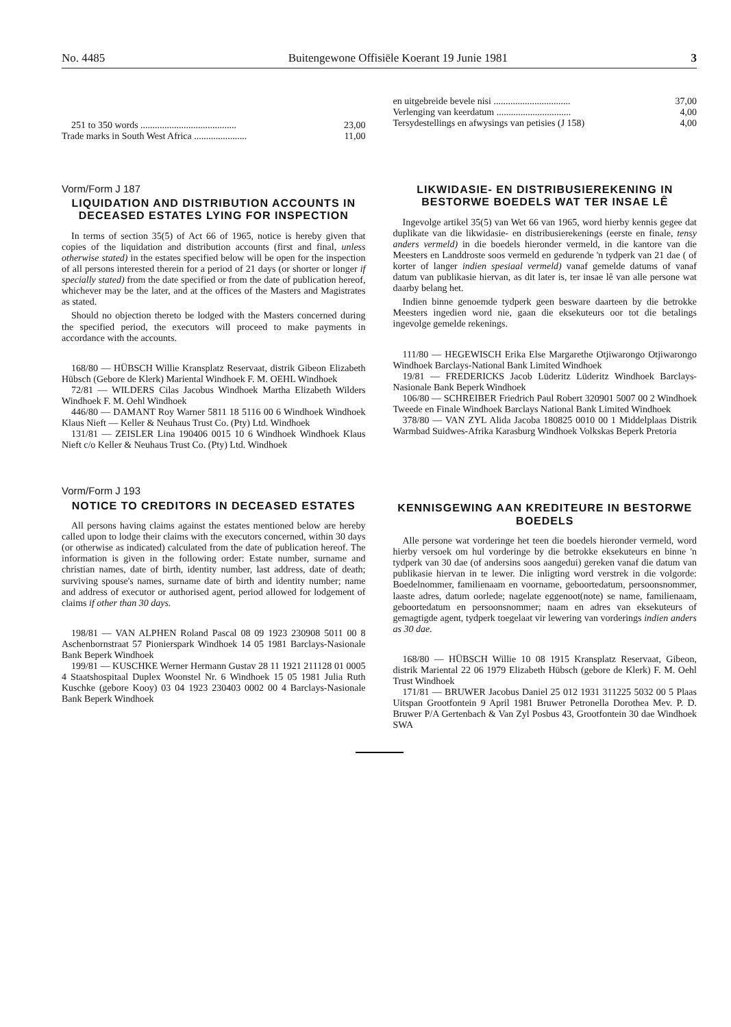No. 4485 Buitengewone Offisiële Koerant 19 Junie 1981 3
251 to 350 words ........................................ 23,00
Trade marks in South West Africa ...................... 11,00
Vorm/Form J 187
LIQUIDATION AND DISTRIBUTION ACCOUNTS IN DECEASED ESTATES LYING FOR INSPECTION
In terms of section 35(5) of Act 66 of 1965, notice is hereby given that copies of the liquidation and distribution accounts (first and final, unless otherwise stated) in the estates specified below will be open for the inspection of all persons interested therein for a period of 21 days (or shorter or longer if specially stated) from the date specified or from the date of publication hereof, whichever may be the later, and at the offices of the Masters and Magistrates as stated.
Should no objection thereto be lodged with the Masters concerned during the specified period, the executors will proceed to make payments in accordance with the accounts.
168/80 — HÜBSCH Willie Kransplatz Reservaat, distrik Gibeon Elizabeth Hübsch (Gebore de Klerk) Mariental Windhoek F. M. OEHL Windhoek
72/81 — WILDERS Cilas Jacobus Windhoek Martha Elizabeth Wilders Windhoek F. M. Oehl Windhoek
446/80 — DAMANT Roy Warner 5811 18 5116 00 6 Windhoek Windhoek Klaus Nieft — Keller & Neuhaus Trust Co. (Pty) Ltd. Windhoek
131/81 — ZEISLER Lina 190406 0015 10 6 Windhoek Windhoek Klaus Nieft c/o Keller & Neuhaus Trust Co. (Pty) Ltd. Windhoek
Vorm/Form J 193
NOTICE TO CREDITORS IN DECEASED ESTATES
All persons having claims against the estates mentioned below are hereby called upon to lodge their claims with the executors concerned, within 30 days (or otherwise as indicated) calculated from the date of publication hereof. The information is given in the following order: Estate number, surname and christian names, date of birth, identity number, last address, date of death; surviving spouse's names, surname date of birth and identity number; name and address of executor or authorised agent, period allowed for lodgement of claims if other than 30 days.
198/81 — VAN ALPHEN Roland Pascal 08 09 1923 230908 5011 00 8 Aschenbornstraat 57 Pionierspark Windhoek 14 05 1981 Barclays-Nasionale Bank Beperk Windhoek
199/81 — KUSCHKE Werner Hermann Gustav 28 11 1921 211128 01 0005 4 Staatshospitaal Duplex Woonstel Nr. 6 Windhoek 15 05 1981 Julia Ruth Kuschke (gebore Kooy) 03 04 1923 230403 0002 00 4 Barclays-Nasionale Bank Beperk Windhoek
en uitgebreide bevele nisi ................................ 37,00
Verlenging van keerdatum ............................... 4,00
Tersydestellings en afwysings van petisies (J 158) 4,00
LIKWIDASIE- EN DISTRIBUSIEREKENING IN BESTORWE BOEDELS WAT TER INSAE LÊ
Ingevolge artikel 35(5) van Wet 66 van 1965, word hierby kennis gegee dat duplikate van die likwidasie- en distribusierekenings (eerste en finale, tensy anders vermeld) in die boedels hieronder vermeld, in die kantore van die Meesters en Landdroste soos vermeld en gedurende 'n tydperk van 21 dae ( of korter of langer indien spesiaal vermeld) vanaf gemelde datums of vanaf datum van publikasie hiervan, as dit later is, ter insae lê van alle persone wat daarby belang het.
Indien binne genoemde tydperk geen besware daarteen by die betrokke Meesters ingedien word nie, gaan die eksekuteurs oor tot die betalings ingevolge gemelde rekenings.
111/80 — HEGEWISCH Erika Else Margarethe Otjiwarongo Otjiwarongo Windhoek Barclays-National Bank Limited Windhoek
19/81 — FREDERICKS Jacob Lüderitz Lüderitz Windhoek Barclays-Nasionale Bank Beperk Windhoek
106/80 — SCHREIBER Friedrich Paul Robert 320901 5007 00 2 Windhoek Tweede en Finale Windhoek Barclays National Bank Limited Windhoek
378/80 — VAN ZYL Alida Jacoba 180825 0010 00 1 Middelplaas Distrik Warmbad Suidwes-Afrika Karasburg Windhoek Volkskas Beperk Pretoria
KENNISGEWING AAN KREDITEURE IN BESTORWE BOEDELS
Alle persone wat vorderinge het teen die boedels hieronder vermeld, word hierby versoek om hul vorderinge by die betrokke eksekuteurs en binne 'n tydperk van 30 dae (of andersins soos aangedui) gereken vanaf die datum van publikasie hiervan in te lewer. Die inligting word verstrek in die volgorde: Boedelnommer, familienaam en voorname, geboortedatum, persoonsnommer, laaste adres, datum oorlede; nagelate eggenoot(note) se name, familienaam, geboortedatum en persoonsnommer; naam en adres van eksekuteurs of gemagtigde agent, tydperk toegelaat vir lewering van vorderings indien anders as 30 dae.
168/80 — HÜBSCH Willie 10 08 1915 Kransplatz Reservaat, Gibeon, distrik Mariental 22 06 1979 Elizabeth Hübsch (gebore de Klerk) F. M. Oehl Trust Windhoek
171/81 — BRUWER Jacobus Daniel 25 012 1931 311225 5032 00 5 Plaas Uitspan Grootfontein 9 April 1981 Bruwer Petronella Dorothea Mev. P. D. Bruwer P/A Gertenbach & Van Zyl Posbus 43, Grootfontein 30 dae Windhoek SWA